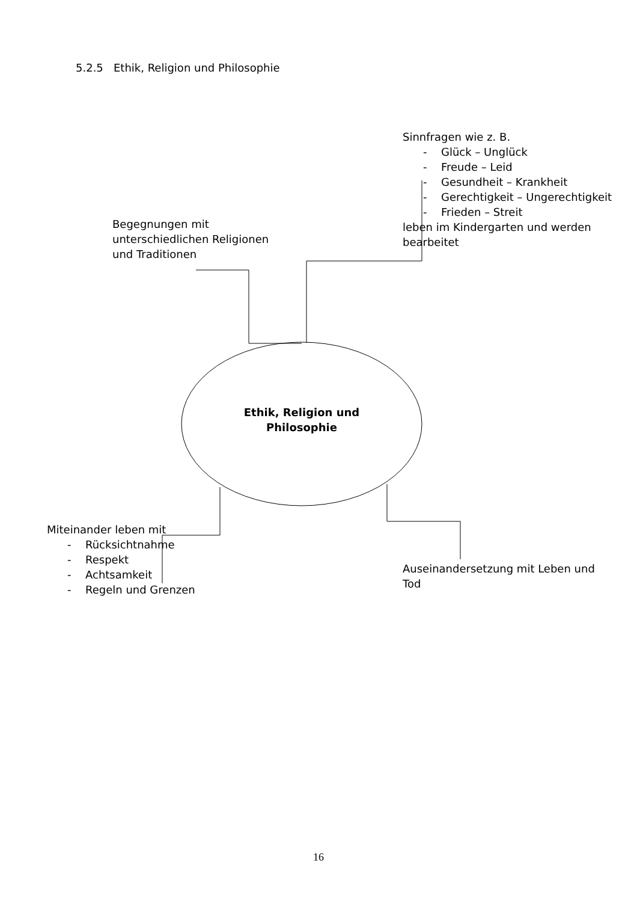5.2.5 Ethik, Religion und Philosophie
Sinnfragen wie z. B.
- Glück – Unglück
- Freude – Leid
- Gesundheit – Krankheit
- Gerechtigkeit – Ungerechtigkeit
- Frieden – Streit
leben im Kindergarten und werden
bearbeitet
Begegnungen mit
unterschiedlichen Religionen
und Traditionen
Ethik, Religion und
Philosophie
Miteinander leben mit
- Rücksichtnahme
- Respekt
- Achtsamkeit
- Regeln und Grenzen
Auseinandersetzung mit Leben und
Tod
16